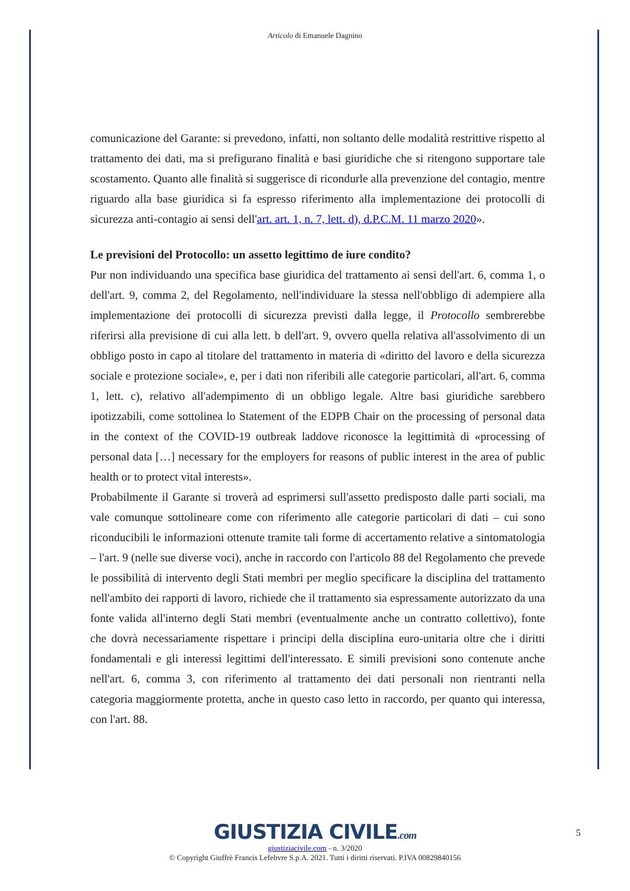Articolo di Emanuele Dagnino
comunicazione del Garante: si prevedono, infatti, non soltanto delle modalità restrittive rispetto al trattamento dei dati, ma si prefigurano finalità e basi giuridiche che si ritengono supportare tale scostamento. Quanto alle finalità si suggerisce di ricondurle alla prevenzione del contagio, mentre riguardo alla base giuridica si fa espresso riferimento alla implementazione dei protocolli di sicurezza anti-contagio ai sensi dell'art. art. 1, n. 7, lett. d), d.P.C.M. 11 marzo 2020».
Le previsioni del Protocollo: un assetto legittimo de iure condito?
Pur non individuando una specifica base giuridica del trattamento ai sensi dell'art. 6, comma 1, o dell'art. 9, comma 2, del Regolamento, nell'individuare la stessa nell'obbligo di adempiere alla implementazione dei protocolli di sicurezza previsti dalla legge, il Protocollo sembrerebbe riferirsi alla previsione di cui alla lett. b dell'art. 9, ovvero quella relativa all'assolvimento di un obbligo posto in capo al titolare del trattamento in materia di «diritto del lavoro e della sicurezza sociale e protezione sociale», e, per i dati non riferibili alle categorie particolari, all'art. 6, comma 1, lett. c), relativo all'adempimento di un obbligo legale. Altre basi giuridiche sarebbero ipotizzabili, come sottolinea lo Statement of the EDPB Chair on the processing of personal data in the context of the COVID-19 outbreak laddove riconosce la legittimità di «processing of personal data […] necessary for the employers for reasons of public interest in the area of public health or to protect vital interests».
Probabilmente il Garante si troverà ad esprimersi sull'assetto predisposto dalle parti sociali, ma vale comunque sottolineare come con riferimento alle categorie particolari di dati – cui sono riconducibili le informazioni ottenute tramite tali forme di accertamento relative a sintomatologia – l'art. 9 (nelle sue diverse voci), anche in raccordo con l'articolo 88 del Regolamento che prevede le possibilità di intervento degli Stati membri per meglio specificare la disciplina del trattamento nell'ambito dei rapporti di lavoro, richiede che il trattamento sia espressamente autorizzato da una fonte valida all'interno degli Stati membri (eventualmente anche un contratto collettivo), fonte che dovrà necessariamente rispettare i principi della disciplina euro-unitaria oltre che i diritti fondamentali e gli interessi legittimi dell'interessato. E simili previsioni sono contenute anche nell'art. 6, comma 3, con riferimento al trattamento dei dati personali non rientranti nella categoria maggiormente protetta, anche in questo caso letto in raccordo, per quanto qui interessa, con l'art. 88.
5
GIUSTIZIA CIVILE.com
giustiziacivile.com - n. 3/2020
© Copyright Giuffrè Francis Lefebvre S.p.A. 2021. Tutti i diritti riservati. P.IVA 00829840156